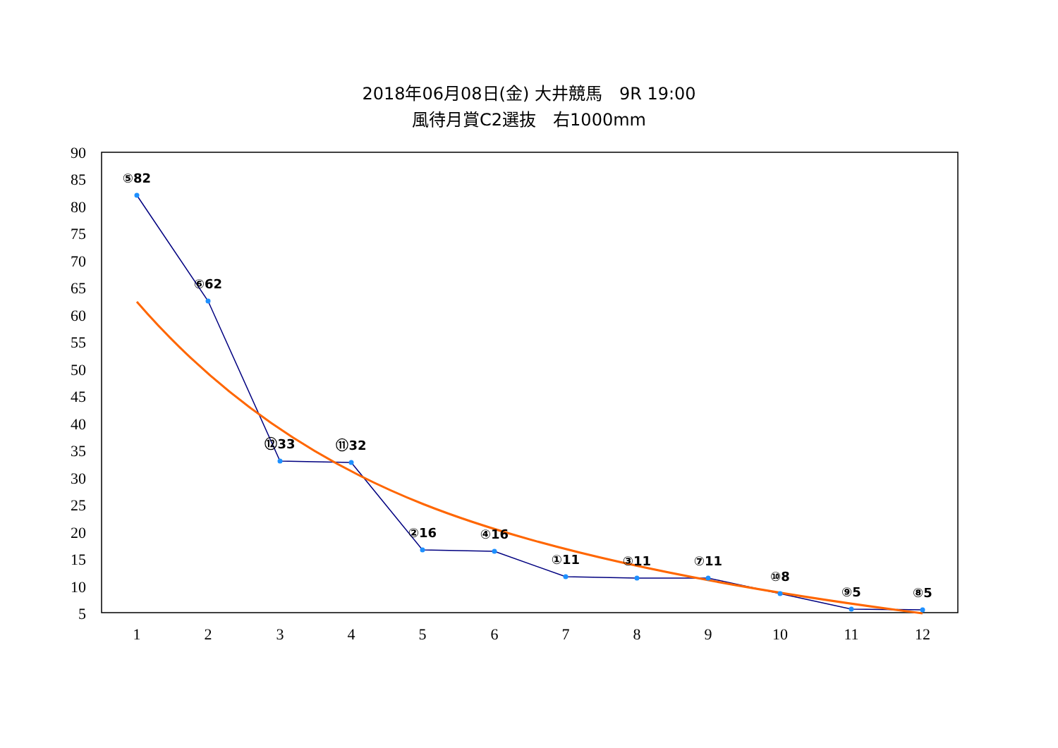2018年06月08日(金) 大井競馬　9R 19:00
風待月賞C2選抜　右1000mm
90
85
80
75
70
65
60
55
50
45
40
35
30
25
20
15
10
5
1
2
3
4
5
6
7
8
9
10
11
12
⑤82
⑥62
⑫33
⑪32
②16
④16
①11
③11
⑦11
⑩8
⑨5
⑧5